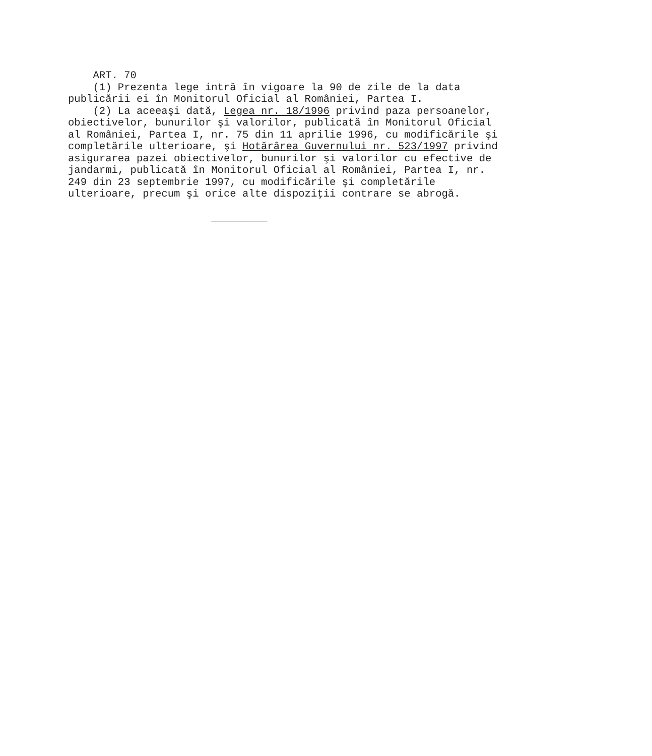ART. 70
    (1) Prezenta lege intră în vigoare la 90 de zile de la data
publicării ei în Monitorul Oficial al României, Partea I.
    (2) La aceeaşi dată, Legea nr. 18/1996 privind paza persoanelor,
obiectivelor, bunurilor şi valorilor, publicată în Monitorul Oficial
al României, Partea I, nr. 75 din 11 aprilie 1996, cu modificările şi
completările ulterioare, şi Hotărârea Guvernului nr. 523/1997 privind
asigurarea pazei obiectivelor, bunurilor şi valorilor cu efective de
jandarmi, publicată în Monitorul Oficial al României, Partea I, nr.
249 din 23 septembrie 1997, cu modificările şi completările
ulterioare, precum şi orice alte dispoziţii contrare se abrogă.

                       _________